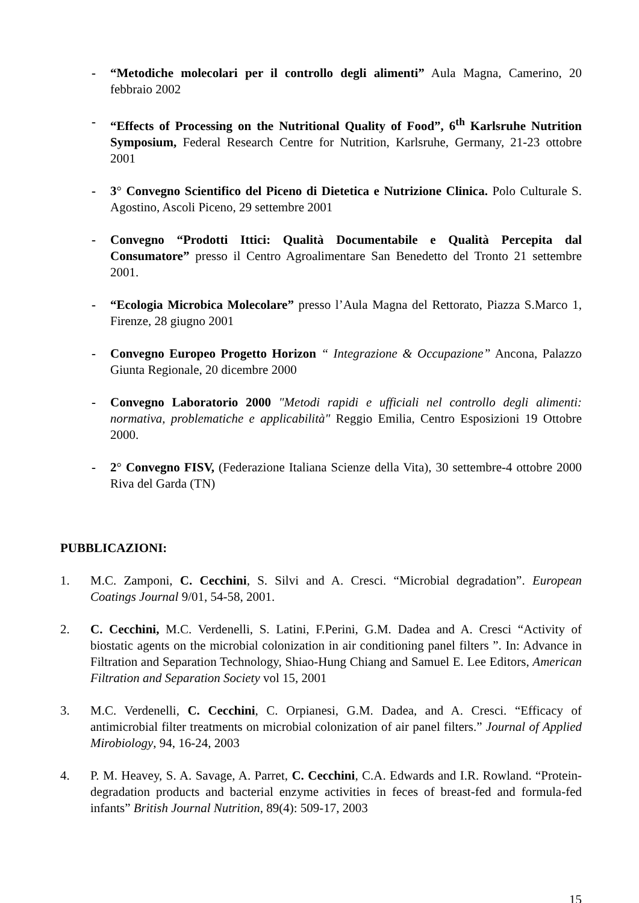- “Metodiche molecolari per il controllo degli alimenti” Aula Magna, Camerino, 20 febbraio 2002
- “Effects of Processing on the Nutritional Quality of Food”, 6<sup>th</sup> Karlsruhe Nutrition Symposium, Federal Research Centre for Nutrition, Karlsruhe, Germany, 21-23 ottobre 2001
- 3° Convegno Scientifico del Piceno di Dietetica e Nutrizione Clinica. Polo Culturale S. Agostino, Ascoli Piceno, 29 settembre 2001
- Convegno “Prodotti Ittici: Qualità Documentabile e Qualità Percepita dal Consumatore” presso il Centro Agroalimentare San Benedetto del Tronto 21 settembre 2001.
- “Ecologia Microbica Molecolare” presso l’Aula Magna del Rettorato, Piazza S.Marco 1, Firenze, 28 giugno 2001
- Convegno Europeo Progetto Horizon “ Integrazione & Occupazione” Ancona, Palazzo Giunta Regionale, 20 dicembre 2000
- Convegno Laboratorio 2000 "Metodi rapidi e ufficiali nel controllo degli alimenti: normativa, problematiche e applicabilità" Reggio Emilia, Centro Esposizioni 19 Ottobre 2000.
- 2° Convegno FISV, (Federazione Italiana Scienze della Vita), 30 settembre-4 ottobre 2000 Riva del Garda (TN)
PUBBLICAZIONI:
1. M.C. Zamponi, C. Cecchini, S. Silvi and A. Cresci. “Microbial degradation”. European Coatings Journal 9/01, 54-58, 2001.
2. C. Cecchini, M.C. Verdenelli, S. Latini, F.Perini, G.M. Dadea and A. Cresci “Activity of biostatic agents on the microbial colonization in air conditioning panel filters ”. In: Advance in Filtration and Separation Technology, Shiao-Hung Chiang and Samuel E. Lee Editors, American Filtration and Separation Society vol 15, 2001
3. M.C. Verdenelli, C. Cecchini, C. Orpianesi, G.M. Dadea, and A. Cresci. “Efficacy of antimicrobial filter treatments on microbial colonization of air panel filters.” Journal of Applied Mirobiology, 94, 16-24, 2003
4. P. M. Heavey, S. A. Savage, A. Parret, C. Cecchini, C.A. Edwards and I.R. Rowland. “Protein-degradation products and bacterial enzyme activities in feces of breast-fed and formula-fed infants” British Journal Nutrition, 89(4): 509-17, 2003
15